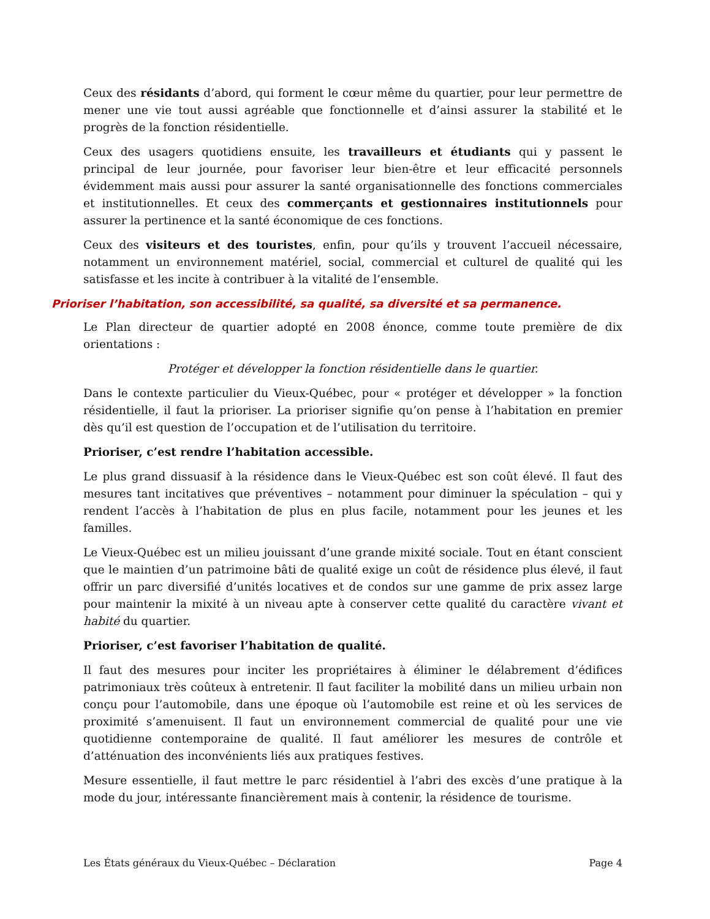Ceux des résidants d’abord, qui forment le cœur même du quartier, pour leur permettre de mener une vie tout aussi agréable que fonctionnelle et d’ainsi assurer la stabilité et le progrès de la fonction résidentielle.
Ceux des usagers quotidiens ensuite, les travailleurs et étudiants qui y passent le principal de leur journée, pour favoriser leur bien-être et leur efficacité personnels évidemment mais aussi pour assurer la santé organisationnelle des fonctions commerciales et institutionnelles. Et ceux des commerçants et gestionnaires institutionnels pour assurer la pertinence et la santé économique de ces fonctions.
Ceux des visiteurs et des touristes, enfin, pour qu’ils y trouvent l’accueil nécessaire, notamment un environnement matériel, social, commercial et culturel de qualité qui les satisfasse et les incite à contribuer à la vitalité de l’ensemble.
Prioriser l’habitation, son accessibilité, sa qualité, sa diversité et sa permanence.
Le Plan directeur de quartier adopté en 2008 énonce, comme toute première de dix orientations :
Protéger et développer la fonction résidentielle dans le quartier.
Dans le contexte particulier du Vieux-Québec, pour « protéger et développer » la fonction résidentielle, il faut la prioriser. La prioriser signifie qu’on pense à l’habitation en premier dès qu’il est question de l’occupation et de l’utilisation du territoire.
Prioriser, c’est rendre l’habitation accessible.
Le plus grand dissuasif à la résidence dans le Vieux-Québec est son coût élevé. Il faut des mesures tant incitatives que préventives – notamment pour diminuer la spéculation – qui y rendent l’accès à l’habitation de plus en plus facile, notamment pour les jeunes et les familles.
Le Vieux-Québec est un milieu jouissant d’une grande mixité sociale. Tout en étant conscient que le maintien d’un patrimoine bâti de qualité exige un coût de résidence plus élevé, il faut offrir un parc diversifié d’unités locatives et de condos sur une gamme de prix assez large pour maintenir la mixité à un niveau apte à conserver cette qualité du caractère vivant et habité du quartier.
Prioriser, c’est favoriser l’habitation de qualité.
Il faut des mesures pour inciter les propriétaires à éliminer le délabrement d’édifices patrimoniaux très coûteux à entretenir. Il faut faciliter la mobilité dans un milieu urbain non conçu pour l’automobile, dans une époque où l’automobile est reine et où les services de proximité s’amenuisent. Il faut un environnement commercial de qualité pour une vie quotidienne contemporaine de qualité. Il faut améliorer les mesures de contrôle et d’atténuation des inconvénients liés aux pratiques festives.
Mesure essentielle, il faut mettre le parc résidentiel à l’abri des excès d’une pratique à la mode du jour, intéressante financièrement mais à contenir, la résidence de tourisme.
Les États généraux du Vieux-Québec – Déclaration Page 4